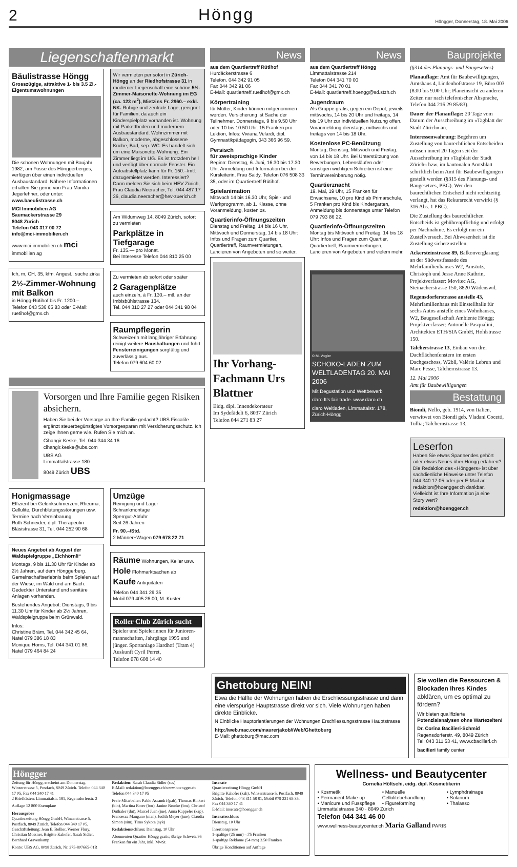2 Höngg Höngger, Donnerstag, 18. Mai 2006
Liegenschaftenmarkt
Bäulistrasse Höngg
Grosszügige, attraktive 1- bis 3.5 Zi.-Eigentumswohnungen
Die schönen Wohnungen mit Baujahr 1982, am Fusse des Hönggerberges, verfügen über einen individuellen Ausbaustandard. Nähere Informationen erhalten Sie gerne von Frau Monika Jegerlehner, oder unter: www.baeulistrasse.ch
MCI Immobilien AG
Saumackerstrasse 29
8048 Zürich
Telefon 043 317 00 72
info@mci-immobilien.ch
www.mci-immobilien.ch mci immobilien ag
Ich, m, CH, 35, kfm. Angest., suche zirka
2½-Zimmer-Wohnung mit Balkon
in Höngg-Rütihof bis Fr. 1200.–
Telefon 043 536 65 83 oder E-Mail: ruetihof@gmx.ch
Wir vermieten per sofort in Zürich-Höngg an der Riedhofstrasse 31 in moderner Liegenschaft eine schöne 5½-Zimmer-Maisonette-Wohnung im EG (ca. 123 m<sup>2</sup>), Mietzins Fr. 2960.– exkl. NK. Ruhige und zentrale Lage, geeignet für Familien, da auch ein Kinderspielplatz vorhanden ist. Wohnung mit Parkettboden und modernem Ausbaustandard. Wohnzimmer mit Balkon, moderne, abgeschlossene Küche, Bad, sep. WC. Es handelt sich um eine Maisonette-Wohnung. Ein Zimmer liegt im UG. Es ist trotzdem hell und verfügt über normale Fenster. Ein Autoabstellplatz kann für Fr. 150.–/mtl. dazugemietet werden. Interessiert? Dann melden Sie sich beim HEV Zürich, Frau Claudia Neeracher, Tel. 044 487 17 36, claudia.neeracher@hev-zuerich.ch
Am Widumweg 14, 8049 Zürich, sofort zu vermieten
Parkplätze in Tiefgarage
Fr. 135.— pro Monat.
Bei Interesse Telefon 044 810 25 00
Zu vermieten ab sofort oder später
2 Garagenplätze
auch einzeln, à Fr. 130.– mtl. an der Imbisbühlstrasse 134.
Tel. 044 310 27 27 oder 044 341 98 04
Raumpflegerin
Schweizerin mit langjähriger Erfahrung reinigt weitere Haushaltungen und führt Fensterreinigungen sorgfältig und zuverlässig aus.
Telefon 079 604 60 02
Vorsorgen und Ihre Familie gegen Risiken absichern.
Haben Sie bei der Vorsorge an Ihre Familie gedacht? UBS Fiscalife ergänzt steuerbegünstigtes Vorsorgesparen mit Versicherungsschutz. Ich zeige Ihnen gerne wie. Rufen Sie mich an.
Cihangir Keske, Tel. 044-344 34 16
cihangir.keske@ubs.com
UBS AG
Limmattalstrasse 180
8049 Zürich UBS
Honigmassage
Effizient bei Gelenkschmerzen, Rheuma, Cellulite, Durchblutungsstörungen usw.
Termine nach Vereinbarung
Ruth Schneider, dipl. Therapeutin
Bläsistrasse 31, Tel. 044 252 90 68
Neues Angebot ab August der Waldspielgruppe „Eichhörnli“
Montags, 9 bis 11.30 Uhr für Kinder ab 2½ Jahren, auf dem Hönggerberg. Gemeinschaftserlebnis beim Spielen auf der Wiese, im Wald und am Bach. Gedeckter Unterstand und sanitäre Anlagen vorhanden.
Bestehendes Angebot: Dienstags, 9 bis 11.30 Uhr für Kinder ab 2½ Jahren, Waldspielgruppe beim Grünwald.
Infos:
Christine Bräm, Tel. 044 342 45 64, Natel 079 386 18 83
Monique Homs, Tel. 044 341 01 86, Natel 079 464 84 24
Umzüge
Reinigung und Lager
Schrankmontage
Sperrgut-Abfuhr
Seit 26 Jahren
Fr. 90.–/Std.
2 Männer+Wagen 079 678 22 71
Räume Wohnungen, Keller usw.
Hole Flohmarktsachen ab
Kaufe Antiquitäten
Telefon 044 341 29 35
Mobil 079 405 26 00, M. Kuster
Roller Club Zürich sucht
Spieler und Spielerinnen für Junioren-mannschaften, Jahrgänge 1995 und jünger. Sportanlage Hardhof (Tram 4)
Auskunft Cyril Perret,
Telefon 078 608 14 40
News
aus dem Quartiertreff Rütihof
Hurdäckerstrasse 6
Telefon. 044 342 91 05
Fax 044 342 91 06
E-Mail: quartiertreff.ruetihof@gmx.ch
Körpertraining
für Mütter, Kinder können mitgenommen werden. Versicherung ist Sache der Teilnehmer. Donnerstags, 9 bis 9.50 Uhr oder 10 bis 10.50 Uhr. 15 Franken pro Lektion, Infos: Viviana Velardi, dipl. Gymnastikpädagogin, 043 366 96 59.
Persisch
für zweisprachige Kinder
Beginn: Dienstag, 6. Juni, 16.30 bis 17.30 Uhr. Anmeldung und Information bei der Kursleiterin, Frau Saidy, Telefon 076 508 33 35, oder im Quartiertreff Rütihof.
Spielanimation
Mittwoch 14 bis 16.30 Uhr, Spiel- und Werkprogramm, ab 1. Klasse, ohne Voranmeldung, kostenlos.
Quartierinfo-Öffnungszeiten
Dienstag und Freitag, 14 bis 16 Uhr, Mittwoch und Donnerstag, 14 bis 18 Uhr: Infos und Fragen zum Quartier, Quartiertreff, Raumvermietungen, Lancieren von Angeboten und so weiter.
Ihr Vorhang-Fachmann Urs Blattner
Eidg. dipl. Innendekorateur
Im Sydefädeli 6, 8037 Zürich
Telefon 044 271 83 27
News
aus dem Quartiertreff Höngg
Limmattalstrasse 214
Telefon 044 341 70 00
Fax 044 341 70 01
E-Mail: quartiertreff.hoengg@sd.stzh.ch
Jugendraum
Als Gruppe gratis, gegen ein Depot, jeweils mittwochs, 14 bis 20 Uhr und freitags, 14 bis 19 Uhr zur individuellen Nutzung offen. Voranmeldung dienstags, mittwochs und freitags von 14 bis 18 Uhr.
Kostenlose PC-Benützung
Montag, Dienstag, Mittwoch und Freitag, von 14 bis 18 Uhr. Bei Unterstützung von Bewerbungen, Lebensläufen oder sonstigen wichtigen Schreiben ist eine Terminvereinbarung nötig.
Quartierznacht
19. Mai, 19 Uhr, 15 Franken für Erwachsene, 10 pro Kind ab Primarschule, 5 Franken pro Kind bis Kindergarten, Anmeldung bis donnerstags unter Telefon 079 793 86 22.
Quartierinfo-Öffnungszeiten
Montag bis Mittwoch und Freitag, 14 bis 18 Uhr: Infos und Fragen zum Quartier, Quartiertreff, Raumvermietungen, Lancieren von Angeboten und vielem mehr.
© M. Vogler
SCHOKO-LADEN ZUM WELTLADENTAG 20. MAI 2006
Mit Degustation und Wettbewerb
claro It's fair trade. www.claro.ch
claro Weltladen, Limmattalstr. 178, Zürich-Höngg
Bauprojekte
(§314 des Planungs- und Baugesetzes)
Planauflage: Amt für Baubewilligungen, Amtshaus 4, Lindenhofstrasse 19, Büro 003 (8.00 bis 9.00 Uhr; Planeinsicht zu anderen Zeiten nur nach telefonischer Absprache, Telefon 044 216 29 85/83).
Dauer der Planauflage: 20 Tage vom Datum der Ausschreibung im «Tagblatt der Stadt Zürich» an.
Interessenwahrung: Begehren um Zustellung von baurechtlichen Entscheiden müssen innert 20 Tagen seit der Ausschreibung im «Tagblatt der Stadt Zürich» bzw. im kantonalen Amtsblatt schriftlich beim Amt für Baubewilligungen gestellt werden (§315 des Planungs- und Baugesetzes, PBG). Wer den baurechtlichen Entscheid nicht rechtzeitig verlangt, hat das Rekursrecht verwirkt (§ 316 Abs. 1 PBG).
Die Zustellung des baurechtlichen Entscheids ist gebührenpflichtig und erfolgt per Nachnahme. Es erfolgt nur ein Zustellversuch. Bei Abwesenheit ist die Zustellung sicherzustellen.
Ackersteinstrasse 89, Balkonverglasung an der Südwestfassade des Mehrfamilienhauses W2, Amstutz, Christoph und Jesse Anne Kathrin, Projektverfasser: Movitec AG, Steinacherstrasse 150, 8820 Wädenswil.
Regensdorferstrasse anstelle 43, Mehrfamilienhaus mit Einstellhalle für sechs Autos anstelle eines Wohnhauses, W2, Baugesellschaft Ambiente Höngg; Projektverfasser: Antonelle Pasqualini, Architekten ETH/SIA GmbH, Hohlstrasse 150.
Talcherstrasse 13, Einbau von drei Dachflächenfenstern im ersten Dachgeschoss, W2bll, Valérie Lebrun und Marc Pesse, Talchernstrasse 13.
12. Mai 2006
Amt für Baubewilligungen
Bestattung
Biondi, Nello, geb. 1914, von Italien, verwitwet von Biondi geb. Vladani Cocetti, Tullia; Talchernstrasse 13.
Leserfon
Haben Sie etwas Spannendes gehört oder etwas Neues über Höngg erfahren? Die Redaktion des «Hönggers» ist über sachdienliche Hinweise unter Telefon 044 340 17 05 oder per E-Mail an: redaktion@hoengger.ch dankbar. Vielleicht ist Ihre Information ja eine Story wert?
redaktion@hoengger.ch
Ghettoburg NEIN!
Etwa die Hälfte der Wohnungen haben die Erschliessungsstrasse und dann eine vierspurige Hauptstrasse direkt vor sich. Viele Wohnungen haben direkte Einblicke.
N Einblicke Hauptorientierungen der Wohnungen Erschliessungsstrasse Hauptstrasse
http://web.mac.com/maurerjakob/iWeb/Ghettoburg
E-Mail: ghettoburg@mac.com
Sie wollen die Ressourcen & Blockaden Ihres Kindes abklären, um es optimal zu fördern?
Wir bieten qualifizierte Potenzialanalysen ohne Wartezeiten!
Dr. Corina Bacilieri-Schmid
Regensdorferstr. 49, 8049 Zürich
Tel: 043 311 53 41, www.cbacilieri.ch
bacilieri family center
Höngger
Zeitung für Höngg, erscheint am Donnerstag. Winzerstrasse 5, Postfach, 8049 Zürich. Telefon 044 340 17 05, Fax 044 340 17 41
2 Briefkästen: Limmattalstr. 181, Regensdorferstr. 2
Auflage 12 800 Exemplare
Herausgeber
Quartierzeitung Höngg GmbH, Winzerstrasse 5, Postfach, 8049 Zürich, Telefon 044 340 17 05, Geschäftsleitung: Jean E. Bollier, Werner Flury, Christian Mossner, Brigitte Kahofer, Sarah Sidler, Bernhard Gravenkamp
Konto: UBS AG, 8098 Zürich, Nr. 275-807665-01R
Redaktion: Sarah Claudia Sidler (scs)
E-Mail: redaktion@hoengger.ch/www.hoengger.ch
Telefon 044 340 17 05
Freie Mitarbeiter: Pablo Assandri (pab), Thomas Binkert (bin), Martina Borer (bor), Janine Brunke (bru), Christof Duthaler (dut), Marcel Juen (jue), Anna Kappeler (kap), Francesca Mangano (man), Judith Meyer (jme), Claudia Simon (sim), Timo Sykora (syk)
Redaktionsschluss: Dienstag, 10 Uhr
Abonnenten Quartier Höngg gratis; übrige Schweiz 96 Franken für ein Jahr, inkl. MwSt.
Inserate
Quartierzeitung Höngg GmbH
Brigitte Kahofer (kah), Winzerstrasse 5, Postfach, 8049 Zürich, Telefon 043 311 58 81, Mobil 079 231 65 35, Fax 044 340 17 41
E-Mail: inserate@hoengger.ch
Inserateschluss
Dienstag, 10 Uhr
Insertionspreise
1-spaltige (25 mm) –.75 Franken
1-spaltige Reklame (54 mm) 3.50 Franken
Übrige Konditionen auf Anfrage
Wellness- und Beautycenter
Cornelia Höltschi, eidg. dipl. Kosmetikerin
• Kosmetik
• Permanent-Make-up
• Manicure und Fusspflege
• Manuelle Cellulitebehandlung
• Figureforming
• Lymphdrainage
• Solarium
• Thalasso
Limmattalstrasse 340 · 8049 Zürich
Telefon 044 341 46 00
www.wellness-beautycenter.ch Maria Galland PARIS